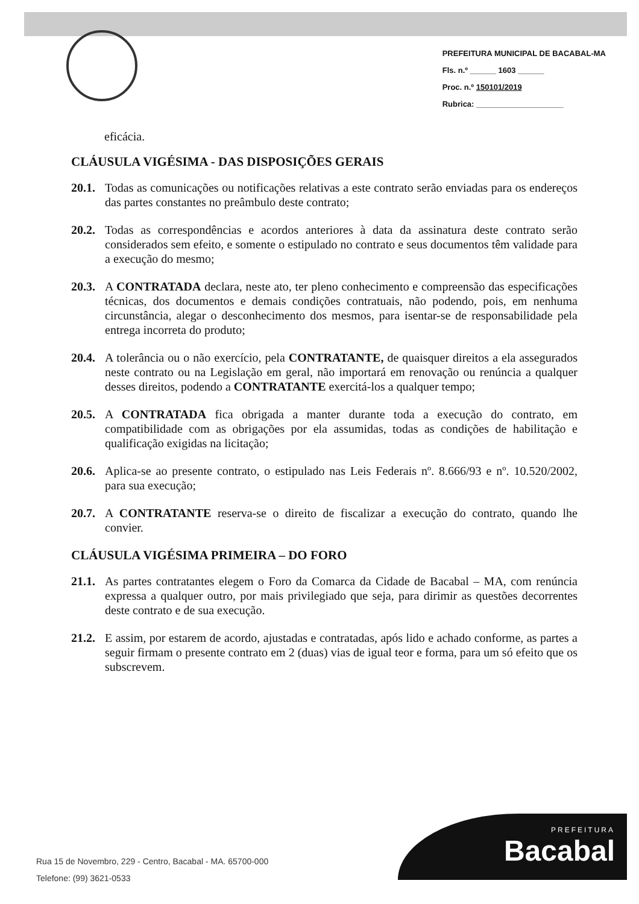PREFEITURA MUNICIPAL DE BACABAL-MA
Fls. n.º ______ 1603 ______
Proc. n.º 150101/2019
Rubrica: ____________________
eficácia.
CLÁUSULA VIGÉSIMA - DAS DISPOSIÇÕES GERAIS
20.1.
Todas as comunicações ou notificações relativas a este contrato serão enviadas para os endereços das partes constantes no preâmbulo deste contrato;
20.2.
Todas as correspondências e acordos anteriores à data da assinatura deste contrato serão considerados sem efeito, e somente o estipulado no contrato e seus documentos têm validade para a execução do mesmo;
20.3.
A CONTRATADA declara, neste ato, ter pleno conhecimento e compreensão das especificações técnicas, dos documentos e demais condições contratuais, não podendo, pois, em nenhuma circunstância, alegar o desconhecimento dos mesmos, para isentar-se de responsabilidade pela entrega incorreta do produto;
20.4.
A tolerância ou o não exercício, pela CONTRATANTE, de quaisquer direitos a ela assegurados neste contrato ou na Legislação em geral, não importará em renovação ou renúncia a qualquer desses direitos, podendo a CONTRATANTE exercitá-los a qualquer tempo;
20.5.
A CONTRATADA fica obrigada a manter durante toda a execução do contrato, em compatibilidade com as obrigações por ela assumidas, todas as condições de habilitação e qualificação exigidas na licitação;
20.6.
Aplica-se ao presente contrato, o estipulado nas Leis Federais nº. 8.666/93 e nº. 10.520/2002, para sua execução;
20.7.
A CONTRATANTE reserva-se o direito de fiscalizar a execução do contrato, quando lhe convier.
CLÁUSULA VIGÉSIMA PRIMEIRA – DO FORO
21.1.
As partes contratantes elegem o Foro da Comarca da Cidade de Bacabal – MA, com renúncia expressa a qualquer outro, por mais privilegiado que seja, para dirimir as questões decorrentes deste contrato e de sua execução.
21.2.
E assim, por estarem de acordo, ajustadas e contratadas, após lido e achado conforme, as partes a seguir firmam o presente contrato em 2 (duas) vias de igual teor e forma, para um só efeito que os subscrevem.
Rua 15 de Novembro, 229 - Centro, Bacabal - MA. 65700-000
Telefone: (99) 3621-0533
PREFEITURA
Bacabal